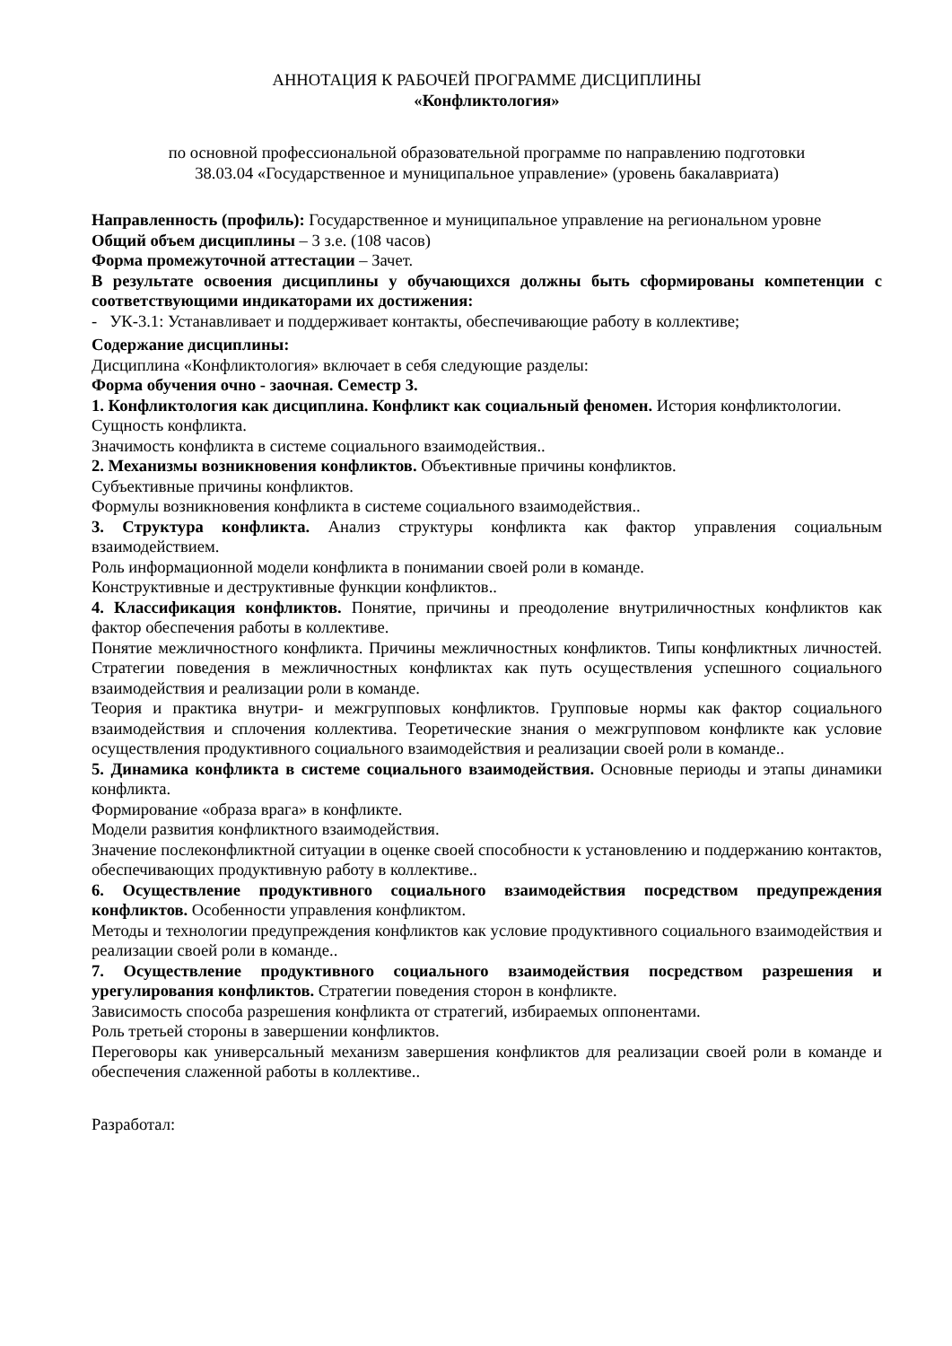АННОТАЦИЯ К РАБОЧЕЙ ПРОГРАММЕ ДИСЦИПЛИНЫ
«Конфликтология»
по основной профессиональной образовательной программе по направлению подготовки
38.03.04 «Государственное и муниципальное управление» (уровень бакалавриата)
Направленность (профиль): Государственное и муниципальное управление на региональном уровне
Общий объем дисциплины – 3 з.е. (108 часов)
Форма промежуточной аттестации – Зачет.
В результате освоения дисциплины у обучающихся должны быть сформированы компетенции с соответствующими индикаторами их достижения:
- УК-3.1: Устанавливает и поддерживает контакты, обеспечивающие работу в коллективе;
Содержание дисциплины:
Дисциплина «Конфликтология» включает в себя следующие разделы:
Форма обучения очно - заочная. Семестр 3.
1. Конфликтология как дисциплина. Конфликт как социальный феномен. История конфликтологии.
Сущность конфликта.
Значимость конфликта в системе социального взаимодействия..
2. Механизмы возникновения конфликтов. Объективные причины конфликтов.
Субъективные причины конфликтов.
Формулы возникновения конфликта в системе социального взаимодействия..
3. Структура конфликта. Анализ структуры конфликта как фактор управления социальным взаимодействием.
Роль информационной модели конфликта в понимании своей роли в команде.
Конструктивные и деструктивные функции конфликтов..
4. Классификация конфликтов. Понятие, причины и преодоление внутриличностных конфликтов как фактор обеспечения работы в коллективе.
Понятие межличностного конфликта. Причины межличностных конфликтов. Типы конфликтных личностей. Стратегии поведения в межличностных конфликтах как путь осуществления успешного социального взаимодействия и реализации роли в команде.
Теория и практика внутри- и межгрупповых конфликтов. Групповые нормы как фактор социального взаимодействия и сплочения коллектива. Теоретические знания о межгрупповом конфликте как условие осуществления продуктивного социального взаимодействия и реализации своей роли в команде..
5. Динамика конфликта в системе социального взаимодействия. Основные периоды и этапы динамики конфликта.
Формирование «образа врага» в конфликте.
Модели развития конфликтного взаимодействия.
Значение послеконфликтной ситуации в оценке своей способности к установлению и поддержанию контактов, обеспечивающих продуктивную работу в коллективе..
6. Осуществление продуктивного социального взаимодействия посредством предупреждения конфликтов. Особенности управления конфликтом.
Методы и технологии предупреждения конфликтов как условие продуктивного социального взаимодействия и реализации своей роли в команде..
7. Осуществление продуктивного социального взаимодействия посредством разрешения и урегулирования конфликтов. Стратегии поведения сторон в конфликте.
Зависимость способа разрешения конфликта от стратегий, избираемых оппонентами.
Роль третьей стороны в завершении конфликтов.
Переговоры как универсальный механизм завершения конфликтов для реализации своей роли в команде и обеспечения слаженной работы в коллективе..
Разработал: